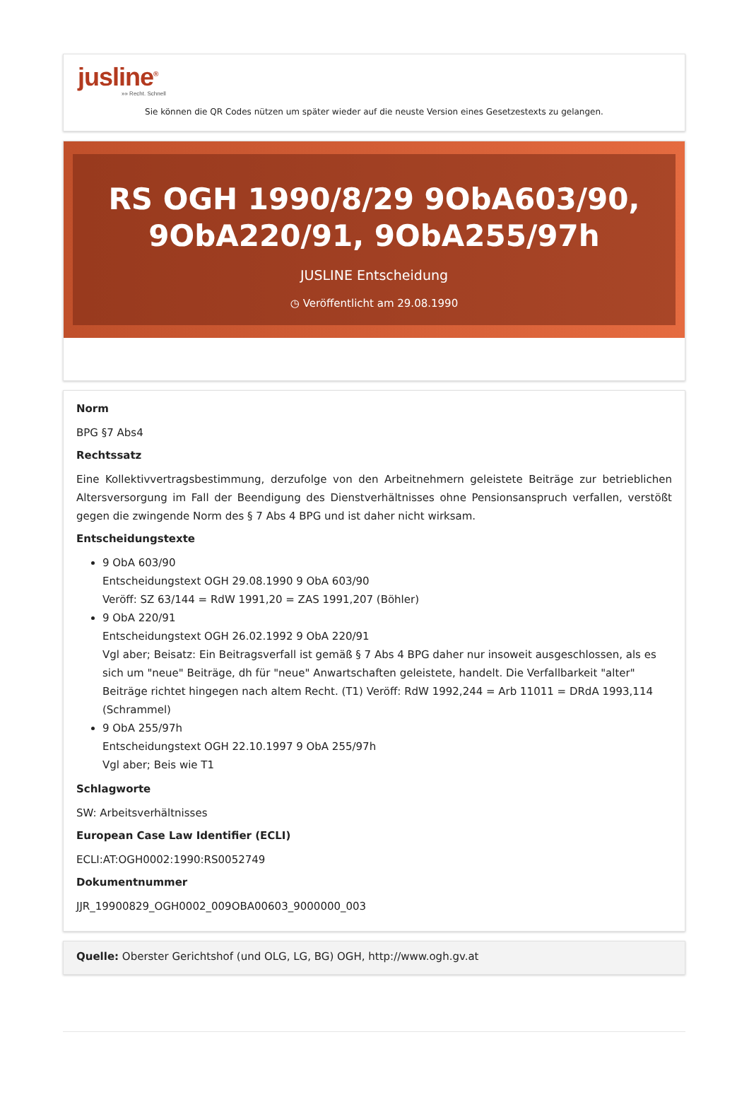jusline<sup>®</sup>
»» Recht. Schnell
Sie können die QR Codes nützen um später wieder auf die neuste Version eines Gesetzestexts zu gelangen.
RS OGH 1990/8/29 9ObA603/90, 9ObA220/91, 9ObA255/97h
JUSLINE Entscheidung
◷ Veröffentlicht am 29.08.1990
Norm
BPG §7 Abs4
Rechtssatz
Eine Kollektivvertragsbestimmung, derzufolge von den Arbeitnehmern geleistete Beiträge zur betrieblichen Altersversorgung im Fall der Beendigung des Dienstverhältnisses ohne Pensionsanspruch verfallen, verstößt gegen die zwingende Norm des § 7 Abs 4 BPG und ist daher nicht wirksam.
Entscheidungstexte
9 ObA 603/90
Entscheidungstext OGH 29.08.1990 9 ObA 603/90
Veröff: SZ 63/144 = RdW 1991,20 = ZAS 1991,207 (Böhler)
9 ObA 220/91
Entscheidungstext OGH 26.02.1992 9 ObA 220/91
Vgl aber; Beisatz: Ein Beitragsverfall ist gemäß § 7 Abs 4 BPG daher nur insoweit ausgeschlossen, als es sich um "neue" Beiträge, dh für "neue" Anwartschaften geleistete, handelt. Die Verfallbarkeit "alter" Beiträge richtet hingegen nach altem Recht. (T1) Veröff: RdW 1992,244 = Arb 11011 = DRdA 1993,114 (Schrammel)
9 ObA 255/97h
Entscheidungstext OGH 22.10.1997 9 ObA 255/97h
Vgl aber; Beis wie T1
Schlagworte
SW: Arbeitsverhältnisses
European Case Law Identifier (ECLI)
ECLI:AT:OGH0002:1990:RS0052749
Dokumentnummer
JJR_19900829_OGH0002_009OBA00603_9000000_003
Quelle: Oberster Gerichtshof (und OLG, LG, BG) OGH, http://www.ogh.gv.at